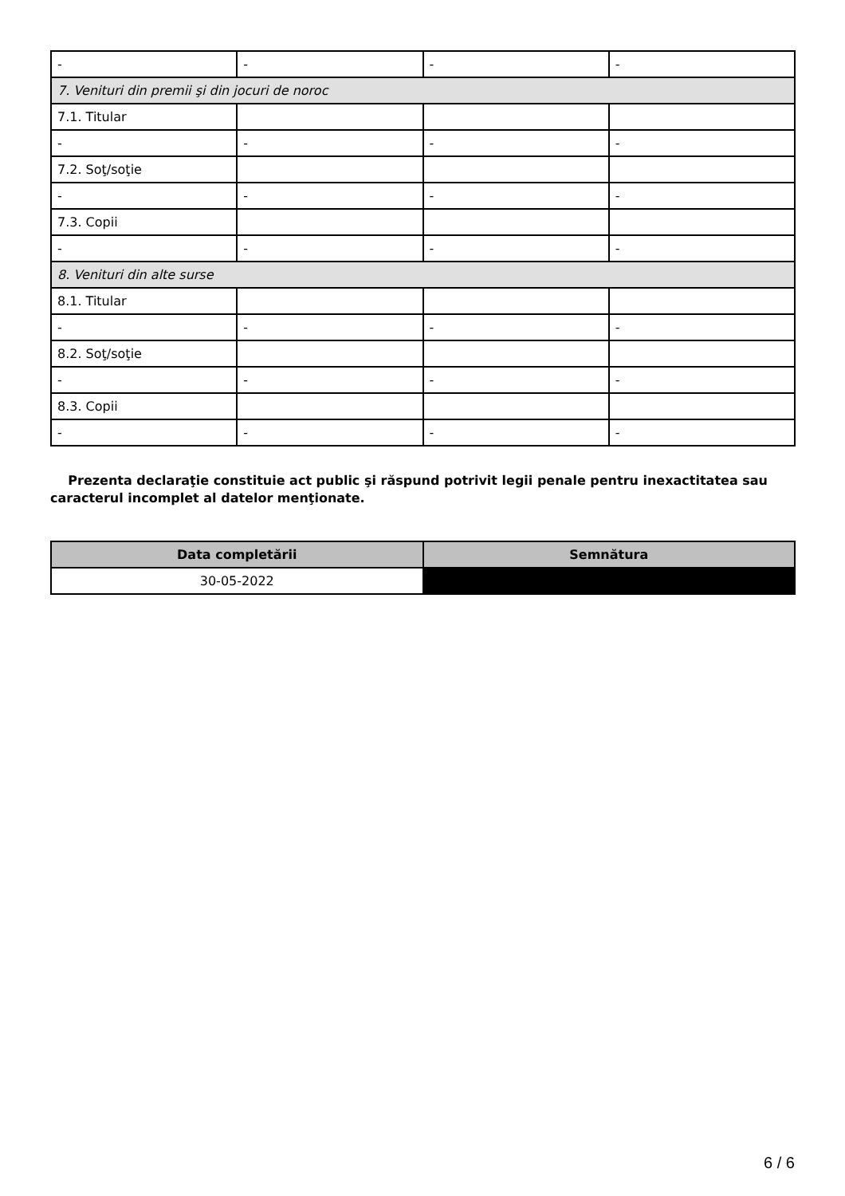| - | - | - | - |
| 7. Venituri din premii şi din jocuri de noroc | | | |
| 7.1. Titular | | | |
| - | - | - | - |
| 7.2. Soţ/soţie | | | |
| - | - | - | - |
| 7.3. Copii | | | |
| - | - | - | - |
| 8. Venituri din alte surse | | | |
| 8.1. Titular | | | |
| - | - | - | - |
| 8.2. Soţ/soţie | | | |
| - | - | - | - |
| 8.3. Copii | | | |
| - | - | - | - |
Prezenta declaraţie constituie act public şi răspund potrivit legii penale pentru inexactitatea sau caracterul incomplet al datelor menţionate.
| Data completării | Semnătura |
| --- | --- |
| 30-05-2022 | |
6 / 6